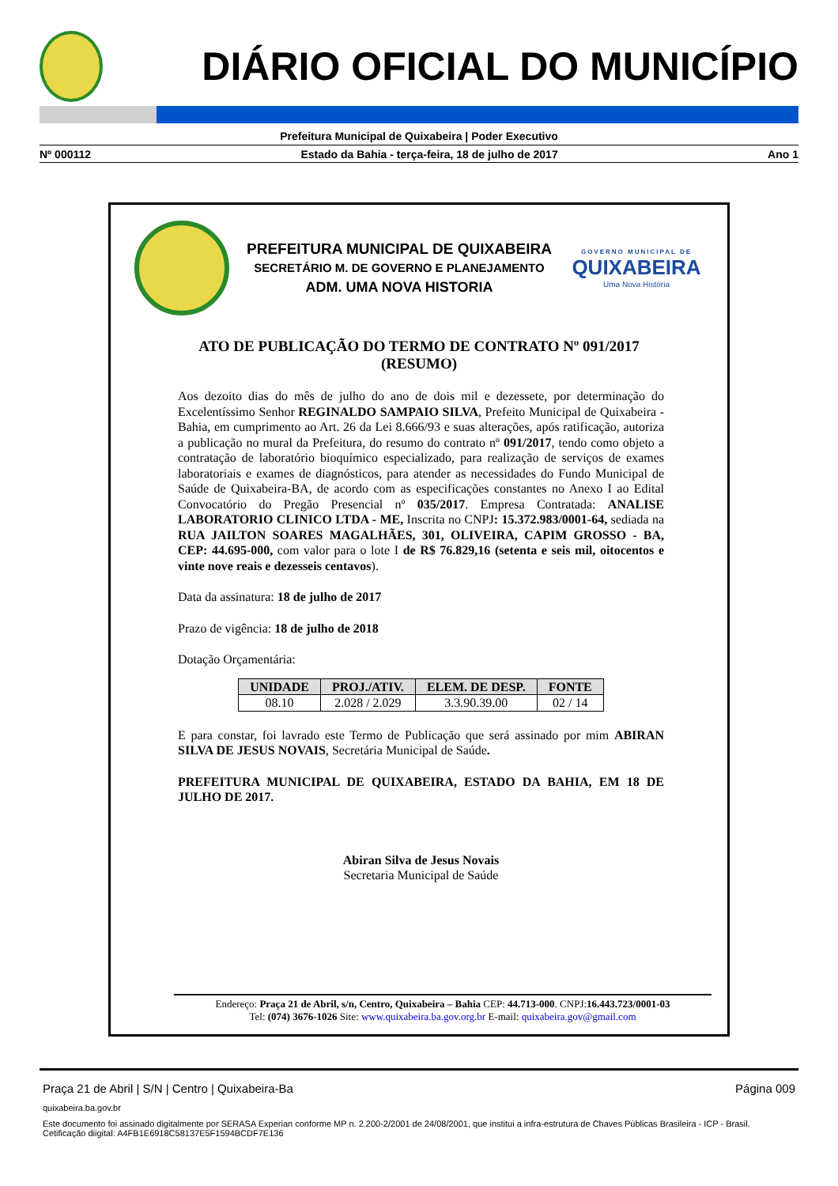DIÁRIO OFICIAL DO MUNICÍPIO
Prefeitura Municipal de Quixabeira | Poder Executivo
Nº 000112 Estado da Bahia - terça-feira, 18 de julho de 2017 Ano 1
PREFEITURA MUNICIPAL DE QUIXABEIRA
SECRETÁRIO M. DE GOVERNO E PLANEJAMENTO
ADM. UMA NOVA HISTORIA
GOVERNO MUNICIPAL DE
QUIXABEIRA
Uma Nova História
ATO DE PUBLICAÇÃO DO TERMO DE CONTRATO Nº 091/2017
(RESUMO)
Aos dezoito dias do mês de julho do ano de dois mil e dezessete, por determinação do Excelentíssimo Senhor REGINALDO SAMPAIO SILVA, Prefeito Municipal de Quixabeira - Bahia, em cumprimento ao Art. 26 da Lei 8.666/93 e suas alterações, após ratificação, autoriza a publicação no mural da Prefeitura, do resumo do contrato nº 091/2017, tendo como objeto a contratação de laboratório bioquímico especializado, para realização de serviços de exames laboratoriais e exames de diagnósticos, para atender as necessidades do Fundo Municipal de Saúde de Quixabeira-BA, de acordo com as especificações constantes no Anexo I ao Edital Convocatório do Pregão Presencial nº 035/2017. Empresa Contratada: ANALISE LABORATORIO CLINICO LTDA - ME, Inscrita no CNPJ: 15.372.983/0001-64, sediada na RUA JAILTON SOARES MAGALHÃES, 301, OLIVEIRA, CAPIM GROSSO - BA, CEP: 44.695-000, com valor para o lote I de R$ 76.829,16 (setenta e seis mil, oitocentos e vinte nove reais e dezesseis centavos).
Data da assinatura: 18 de julho de 2017
Prazo de vigência: 18 de julho de 2018
Dotação Orçamentária:
| UNIDADE | PROJ./ATIV. | ELEM. DE DESP. | FONTE |
| --- | --- | --- | --- |
| 08.10 | 2.028 / 2.029 | 3.3.90.39.00 | 02 / 14 |
E para constar, foi lavrado este Termo de Publicação que será assinado por mim ABIRAN SILVA DE JESUS NOVAIS, Secretária Municipal de Saúde.
PREFEITURA MUNICIPAL DE QUIXABEIRA, ESTADO DA BAHIA, EM 18 DE JULHO DE 2017.
Abiran Silva de Jesus Novais
Secretaria Municipal de Saúde
Endereço: Praça 21 de Abril, s/n, Centro, Quixabeira – Bahia CEP: 44.713-000. CNPJ:16.443.723/0001-03
Tel: (074) 3676-1026 Site: www.quixabeira.ba.gov.org.br E-mail: quixabeira.gov@gmail.com
Praça 21 de Abril | S/N | Centro | Quixabeira-Ba Página 009
quixabeira.ba.gov.br
Este documento foi assinado digitalmente por SERASA Experian conforme MP n. 2.200-2/2001 de 24/08/2001, que institui a infra-estrutura de Chaves Públicas Brasileira - ICP - Brasil. Cetificação diigital: A4FB1E6918C58137E5F1594BCDF7E136